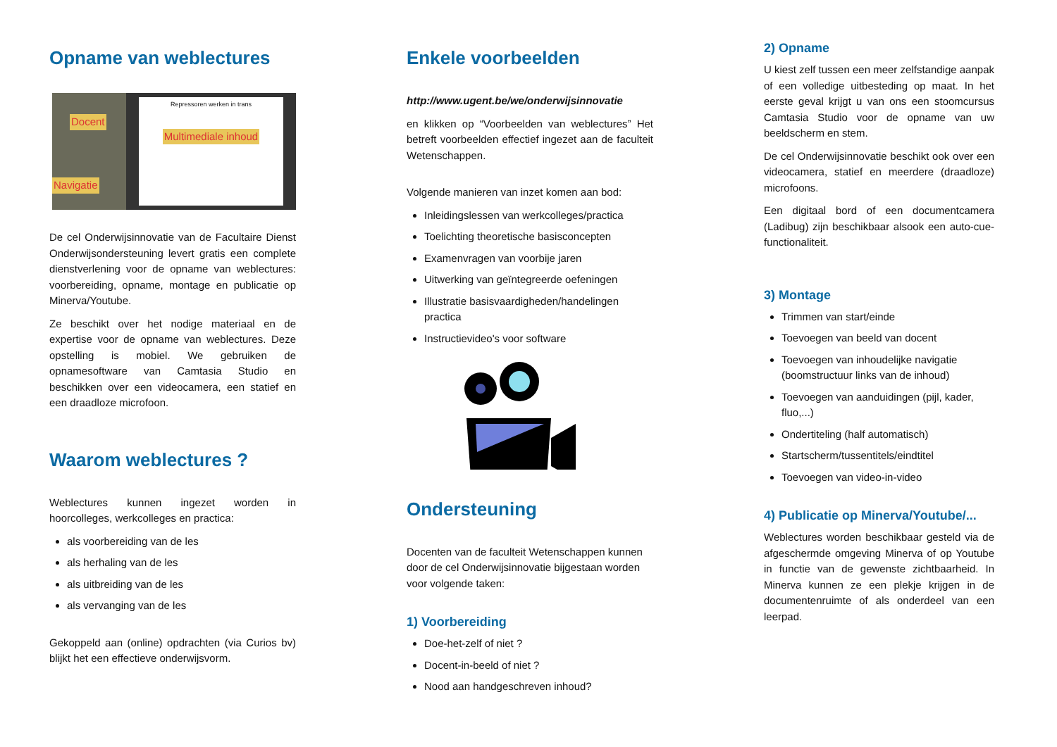Opname van weblectures
Docent
Navigatie
Repressoren werken in trans
Multimediale inhoud
De cel Onderwijsinnovatie van de Facultaire Dienst Onderwijsondersteuning levert gratis een complete dienstverlening voor de opname van weblectures: voorbereiding, opname, montage en publicatie op Minerva/Youtube.
Ze beschikt over het nodige materiaal en de expertise voor de opname van weblectures. Deze opstelling is mobiel. We gebruiken de opnamesoftware van Camtasia Studio en beschikken over een videocamera, een statief en een draadloze microfoon.
Waarom weblectures ?
Weblectures kunnen ingezet worden in hoorcolleges, werkcolleges en practica:
als voorbereiding van de les
als herhaling van de les
als uitbreiding van de les
als vervanging van de les
Gekoppeld aan (online) opdrachten (via Curios bv) blijkt het een effectieve onderwijsvorm.
Enkele voorbeelden
http://www.ugent.be/we/onderwijsinnovatie
en klikken op “Voorbeelden van weblectures” Het betreft voorbeelden effectief ingezet aan de faculteit Wetenschappen.
Volgende manieren van inzet komen aan bod:
Inleidingslessen van werkcolleges/practica
Toelichting theoretische basisconcepten
Examenvragen van voorbije jaren
Uitwerking van geïntegreerde oefeningen
Illustratie basisvaardigheden/handelingen practica
Instructievideo's voor software
Ondersteuning
Docenten van de faculteit Wetenschappen kunnen door de cel Onderwijsinnovatie bijgestaan worden voor volgende taken:
1) Voorbereiding
Doe-het-zelf of niet ?
Docent-in-beeld of niet ?
Nood aan handgeschreven inhoud?
2) Opname
U kiest zelf tussen een meer zelfstandige aanpak of een volledige uitbesteding op maat. In het eerste geval krijgt u van ons een stoomcursus Camtasia Studio voor de opname van uw beeldscherm en stem.
De cel Onderwijsinnovatie beschikt ook over een videocamera, statief en meerdere (draadloze) microfoons.
Een digitaal bord of een documentcamera (Ladibug) zijn beschikbaar alsook een auto-cue-functionaliteit.
3) Montage
Trimmen van start/einde
Toevoegen van beeld van docent
Toevoegen van inhoudelijke navigatie (boomstructuur links van de inhoud)
Toevoegen van aanduidingen (pijl, kader, fluo,...)
Ondertiteling (half automatisch)
Startscherm/tussentitels/eindtitel
Toevoegen van video-in-video
4) Publicatie op Minerva/Youtube/...
Weblectures worden beschikbaar gesteld via de afgeschermde omgeving Minerva of op Youtube in functie van de gewenste zichtbaarheid. In Minerva kunnen ze een plekje krijgen in de documentenruimte of als onderdeel van een leerpad.